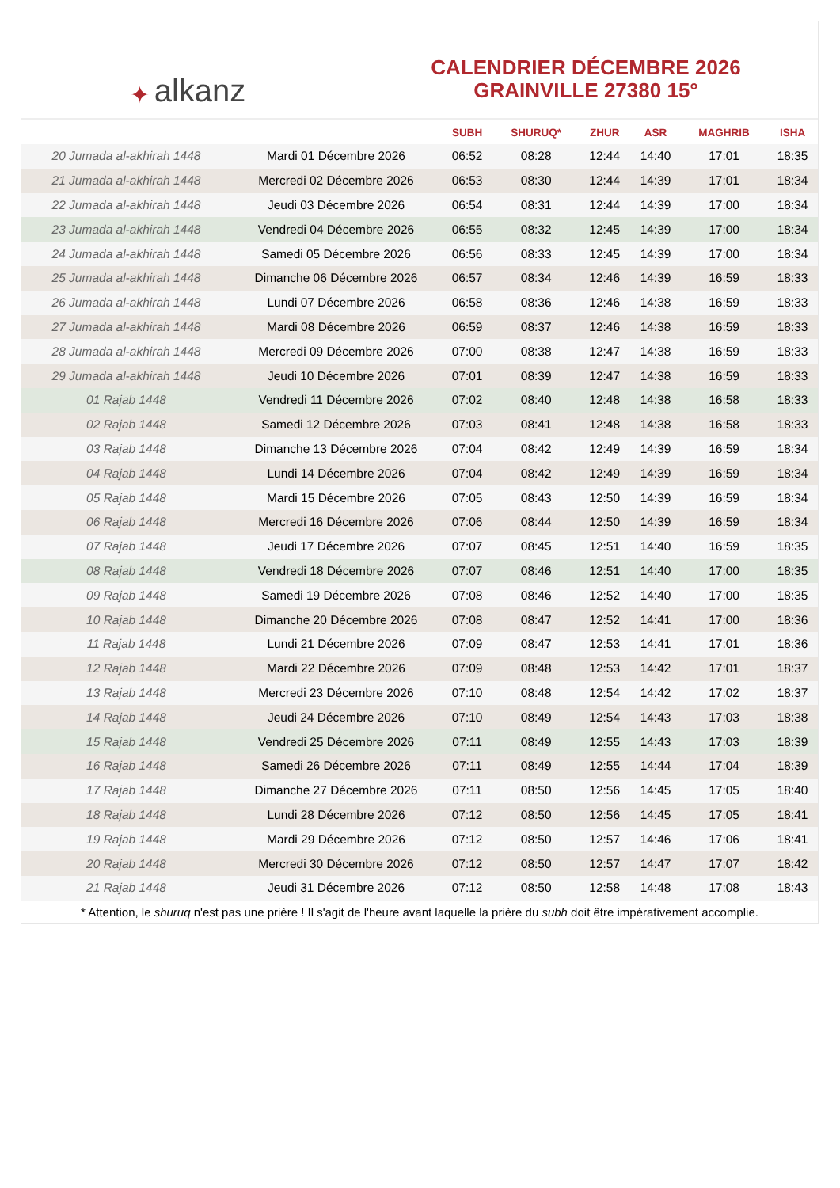✦ alkanz
CALENDRIER DÉCEMBRE 2026
GRAINVILLE 27380 15°
| | | SUBH | SHURUQ* | ZHUR | ASR | MAGHRIB | ISHA |
| --- | --- | --- | --- | --- | --- | --- | --- |
| 20 Jumada al-akhirah 1448 | Mardi 01 Décembre 2026 | 06:52 | 08:28 | 12:44 | 14:40 | 17:01 | 18:35 |
| 21 Jumada al-akhirah 1448 | Mercredi 02 Décembre 2026 | 06:53 | 08:30 | 12:44 | 14:39 | 17:01 | 18:34 |
| 22 Jumada al-akhirah 1448 | Jeudi 03 Décembre 2026 | 06:54 | 08:31 | 12:44 | 14:39 | 17:00 | 18:34 |
| 23 Jumada al-akhirah 1448 | Vendredi 04 Décembre 2026 | 06:55 | 08:32 | 12:45 | 14:39 | 17:00 | 18:34 |
| 24 Jumada al-akhirah 1448 | Samedi 05 Décembre 2026 | 06:56 | 08:33 | 12:45 | 14:39 | 17:00 | 18:34 |
| 25 Jumada al-akhirah 1448 | Dimanche 06 Décembre 2026 | 06:57 | 08:34 | 12:46 | 14:39 | 16:59 | 18:33 |
| 26 Jumada al-akhirah 1448 | Lundi 07 Décembre 2026 | 06:58 | 08:36 | 12:46 | 14:38 | 16:59 | 18:33 |
| 27 Jumada al-akhirah 1448 | Mardi 08 Décembre 2026 | 06:59 | 08:37 | 12:46 | 14:38 | 16:59 | 18:33 |
| 28 Jumada al-akhirah 1448 | Mercredi 09 Décembre 2026 | 07:00 | 08:38 | 12:47 | 14:38 | 16:59 | 18:33 |
| 29 Jumada al-akhirah 1448 | Jeudi 10 Décembre 2026 | 07:01 | 08:39 | 12:47 | 14:38 | 16:59 | 18:33 |
| 01 Rajab 1448 | Vendredi 11 Décembre 2026 | 07:02 | 08:40 | 12:48 | 14:38 | 16:58 | 18:33 |
| 02 Rajab 1448 | Samedi 12 Décembre 2026 | 07:03 | 08:41 | 12:48 | 14:38 | 16:58 | 18:33 |
| 03 Rajab 1448 | Dimanche 13 Décembre 2026 | 07:04 | 08:42 | 12:49 | 14:39 | 16:59 | 18:34 |
| 04 Rajab 1448 | Lundi 14 Décembre 2026 | 07:04 | 08:42 | 12:49 | 14:39 | 16:59 | 18:34 |
| 05 Rajab 1448 | Mardi 15 Décembre 2026 | 07:05 | 08:43 | 12:50 | 14:39 | 16:59 | 18:34 |
| 06 Rajab 1448 | Mercredi 16 Décembre 2026 | 07:06 | 08:44 | 12:50 | 14:39 | 16:59 | 18:34 |
| 07 Rajab 1448 | Jeudi 17 Décembre 2026 | 07:07 | 08:45 | 12:51 | 14:40 | 16:59 | 18:35 |
| 08 Rajab 1448 | Vendredi 18 Décembre 2026 | 07:07 | 08:46 | 12:51 | 14:40 | 17:00 | 18:35 |
| 09 Rajab 1448 | Samedi 19 Décembre 2026 | 07:08 | 08:46 | 12:52 | 14:40 | 17:00 | 18:35 |
| 10 Rajab 1448 | Dimanche 20 Décembre 2026 | 07:08 | 08:47 | 12:52 | 14:41 | 17:00 | 18:36 |
| 11 Rajab 1448 | Lundi 21 Décembre 2026 | 07:09 | 08:47 | 12:53 | 14:41 | 17:01 | 18:36 |
| 12 Rajab 1448 | Mardi 22 Décembre 2026 | 07:09 | 08:48 | 12:53 | 14:42 | 17:01 | 18:37 |
| 13 Rajab 1448 | Mercredi 23 Décembre 2026 | 07:10 | 08:48 | 12:54 | 14:42 | 17:02 | 18:37 |
| 14 Rajab 1448 | Jeudi 24 Décembre 2026 | 07:10 | 08:49 | 12:54 | 14:43 | 17:03 | 18:38 |
| 15 Rajab 1448 | Vendredi 25 Décembre 2026 | 07:11 | 08:49 | 12:55 | 14:43 | 17:03 | 18:39 |
| 16 Rajab 1448 | Samedi 26 Décembre 2026 | 07:11 | 08:49 | 12:55 | 14:44 | 17:04 | 18:39 |
| 17 Rajab 1448 | Dimanche 27 Décembre 2026 | 07:11 | 08:50 | 12:56 | 14:45 | 17:05 | 18:40 |
| 18 Rajab 1448 | Lundi 28 Décembre 2026 | 07:12 | 08:50 | 12:56 | 14:45 | 17:05 | 18:41 |
| 19 Rajab 1448 | Mardi 29 Décembre 2026 | 07:12 | 08:50 | 12:57 | 14:46 | 17:06 | 18:41 |
| 20 Rajab 1448 | Mercredi 30 Décembre 2026 | 07:12 | 08:50 | 12:57 | 14:47 | 17:07 | 18:42 |
| 21 Rajab 1448 | Jeudi 31 Décembre 2026 | 07:12 | 08:50 | 12:58 | 14:48 | 17:08 | 18:43 |
* Attention, le shuruq n'est pas une prière ! Il s'agit de l'heure avant laquelle la prière du subh doit être impérativement accomplie.